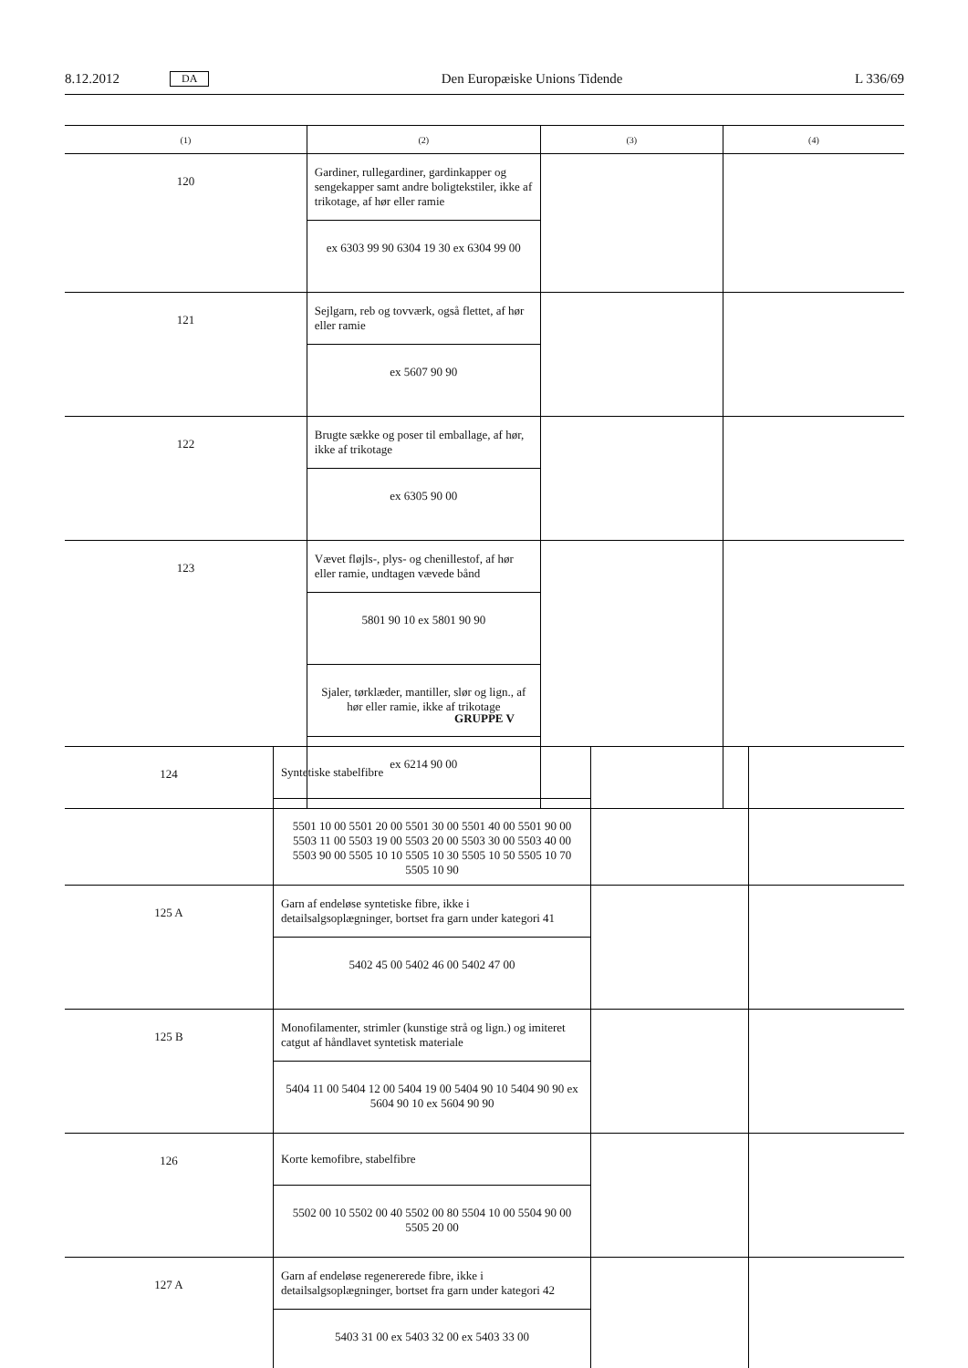8.12.2012 DA Den Europæiske Unions Tidende L 336/69
| (1) | (2) | (3) | (4) |
| --- | --- | --- | --- |
| 120 | Gardiner, rullegardiner, gardinkapper og sengekapper samt andre boligtekstiler, ikke af trikotage, af hør eller ramie | | |
| | ex 6303 99 90 6304 19 30 ex 6304 99 00 | | |
| 121 | Sejlgarn, reb og tovværk, også flettet, af hør eller ramie | | |
| | ex 5607 90 90 | | |
| 122 | Brugte sække og poser til emballage, af hør, ikke af trikotage | | |
| | ex 6305 90 00 | | |
| 123 | Vævet fløjls-, plys- og chenillestof, af hør eller ramie, undtagen vævede bånd | | |
| | 5801 90 10 ex 5801 90 90 | | |
| | Sjaler, tørklæder, mantiller, slør og lign., af hør eller ramie, ikke af trikotage | | |
| | ex 6214 90 00 | | |
GRUPPE V
| 124 | Syntetiske stabelfibre | | |
| | 5501 10 00 5501 20 00 5501 30 00 5501 40 00 5501 90 00 5503 11 00 5503 19 00 5503 20 00 5503 30 00 5503 40 00 5503 90 00 5505 10 10 5505 10 30 5505 10 50 5505 10 70 5505 10 90 | | |
| 125 A | Garn af endeløse syntetiske fibre, ikke i detailsalgsoplægninger, bortset fra garn under kategori 41 | | |
| | 5402 45 00 5402 46 00 5402 47 00 | | |
| 125 B | Monofilamenter, strimler (kunstige strå og lign.) og imiteret catgut af håndlavet syntetisk materiale | | |
| | 5404 11 00 5404 12 00 5404 19 00 5404 90 10 5404 90 90 ex 5604 90 10 ex 5604 90 90 | | |
| 126 | Korte kemofibre, stabelfibre | | |
| | 5502 00 10 5502 00 40 5502 00 80 5504 10 00 5504 90 00 5505 20 00 | | |
| 127 A | Garn af endeløse regenererede fibre, ikke i detailsalgsoplægninger, bortset fra garn under kategori 42 | | |
| | 5403 31 00 ex 5403 32 00 ex 5403 33 00 | | |